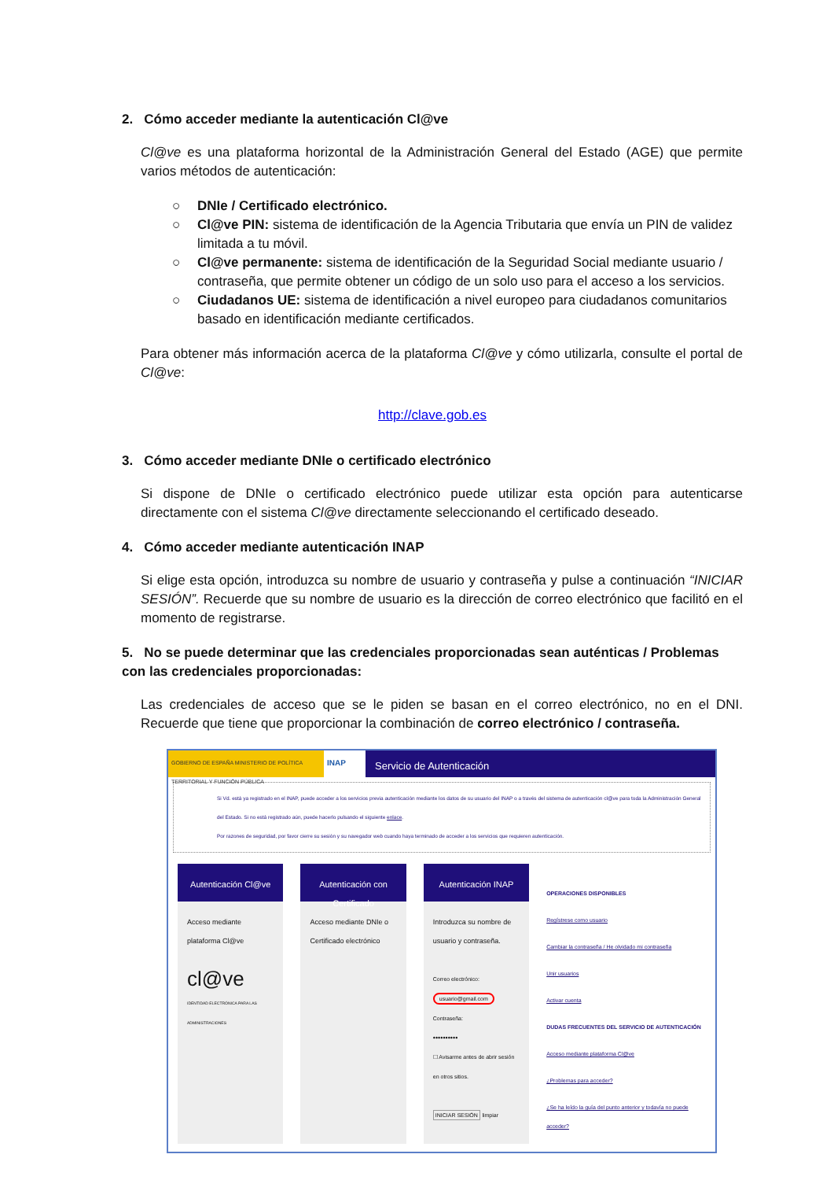2. Cómo acceder mediante la autenticación Cl@ve
Cl@ve es una plataforma horizontal de la Administración General del Estado (AGE) que permite varios métodos de autenticación:
○ DNIe / Certificado electrónico.
○ Cl@ve PIN: sistema de identificación de la Agencia Tributaria que envía un PIN de validez limitada a tu móvil.
○ Cl@ve permanente: sistema de identificación de la Seguridad Social mediante usuario / contraseña, que permite obtener un código de un solo uso para el acceso a los servicios.
○ Ciudadanos UE: sistema de identificación a nivel europeo para ciudadanos comunitarios basado en identificación mediante certificados.
Para obtener más información acerca de la plataforma Cl@ve y cómo utilizarla, consulte el portal de Cl@ve:
http://clave.gob.es
3. Cómo acceder mediante DNIe o certificado electrónico
Si dispone de DNIe o certificado electrónico puede utilizar esta opción para autenticarse directamente con el sistema Cl@ve directamente seleccionando el certificado deseado.
4. Cómo acceder mediante autenticación INAP
Si elige esta opción, introduzca su nombre de usuario y contraseña y pulse a continuación “INICIAR SESIÓN”. Recuerde que su nombre de usuario es la dirección de correo electrónico que facilitó en el momento de registrarse.
5. No se puede determinar que las credenciales proporcionadas sean auténticas / Problemas con las credenciales proporcionadas:
Las credenciales de acceso que se le piden se basan en el correo electrónico, no en el DNI. Recuerde que tiene que proporcionar la combinación de correo electrónico / contraseña.
GOBIERNO DE ESPAÑA MINISTERIO DE POLÍTICA TERRITORIAL Y FUNCIÓN PÚBLICA
INAP
Servicio de Autenticación
Si Vd. está ya registrado en el INAP, puede acceder a los servicios previa autenticación mediante los datos de su usuario del INAP o a través del sistema de autenticación cl@ve para toda la Administración General del Estado. Si no está registrado aún, puede hacerlo pulsando el siguiente enlace.
Por razones de seguridad, por favor cierre su sesión y su navegador web cuando haya terminado de acceder a los servicios que requieren autenticación.
Autenticación Cl@ve
Acceso mediante plataforma Cl@ve
cl@ve
IDENTIDAD ELECTRÓNICA PARA LAS ADMINISTRACIONES
Autenticación con Certificado
Acceso mediante DNIe o Certificado electrónico
Autenticación INAP
Introduzca su nombre de usuario y contraseña.
Correo electrónico:
usuario@gmail.com
Contraseña:
••••••••••
☐ Avisarme antes de abrir sesión en otros sitios.
INICIAR SESIÓN limpiar
OPERACIONES DISPONIBLES
Regístrese como usuario
Cambiar la contraseña / He olvidado mi contraseña
Unir usuarios
Activar cuenta
DUDAS FRECUENTES DEL SERVICIO DE AUTENTICACIÓN
Acceso mediante plataforma Cl@ve
¿Problemas para acceder?
¿Se ha leído la guía del punto anterior y todavía no puede acceder?